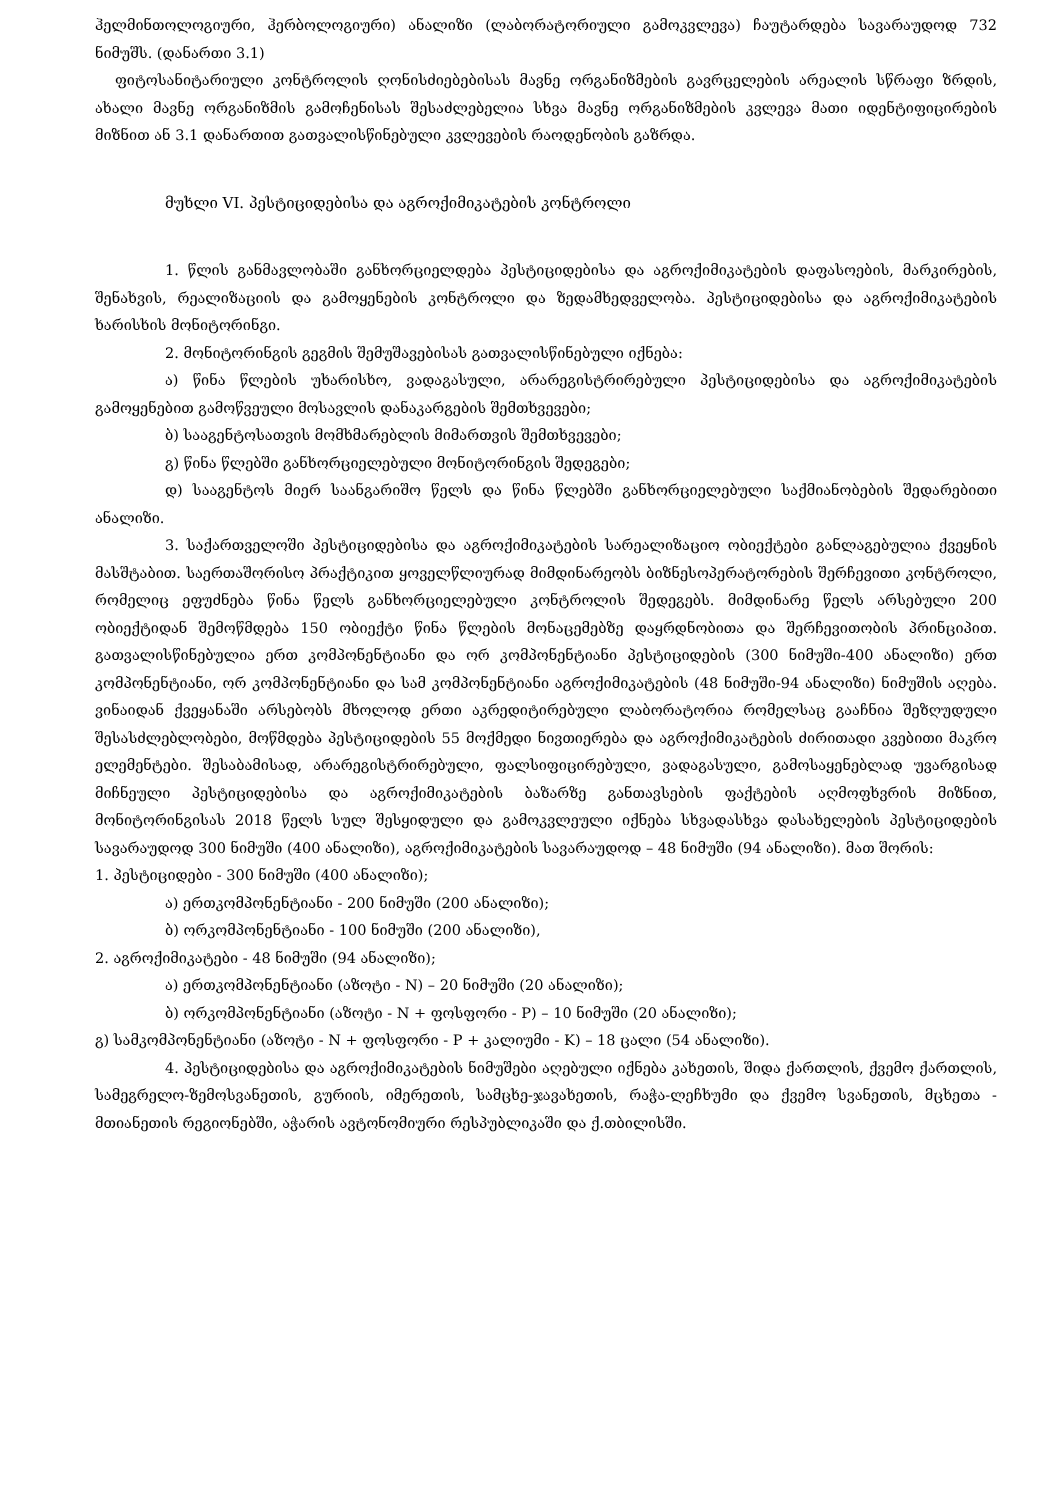ჰელმინთოლოგიური, ჰერბოლოგიური) ანალიზი (ლაბორატორიული გამოკვლევა) ჩაუტარდება სავარაუდოდ 732 ნიმუშს. (დანართი 3.1)
ფიტოსანიტარიული კონტროლის ღონისძიებებისას მავნე ორგანიზმების გავრცელების არეალის სწრაფი ზრდის, ახალი მავნე ორგანიზმის გამოჩენისას შესაძლებელია სხვა მავნე ორგანიზმების კვლევა მათი იდენტიფიცირების მიზნით ან 3.1 დანართით გათვალისწინებული კვლევების რაოდენობის გაზრდა.
მუხლი VI. პესტიციდებისა და აგროქიმიკატების კონტროლი
1. წლის განმავლობაში განხორციელდება პესტიციდებისა და აგროქიმიკატების დაფასოების, მარკირების, შენახვის, რეალიზაციის და გამოყენების კონტროლი და ზედამხედველობა. პესტიციდებისა და აგროქიმიკატების ხარისხის მონიტორინგი.
2. მონიტორინგის გეგმის შემუშავებისას გათვალისწინებული იქნება:
ა) წინა წლების უხარისხო, ვადაგასული, არარეგისტრირებული პესტიციდებისა და აგროქიმიკატების გამოყენებით გამოწვეული მოსავლის დანაკარგების შემთხვევები;
ბ) სააგენტოსათვის მომხმარებლის მიმართვის შემთხვევები;
გ) წინა წლებში განხორციელებული მონიტორინგის შედეგები;
დ) სააგენტოს მიერ საანგარიშო წელს და წინა წლებში განხორციელებული საქმიანობების შედარებითი ანალიზი.
3. საქართველოში პესტიციდებისა და აგროქიმიკატების სარეალიზაციო ობიექტები განლაგებულია ქვეყნის მასშტაბით. საერთაშორისო პრაქტიკით ყოველწლიურად მიმდინარეობს ბიზნესოპერატორების შერჩევითი კონტროლი, რომელიც ეფუძნება წინა წელს განხორციელებული კონტროლის შედეგებს. მიმდინარე წელს არსებული 200 ობიექტიდან შემოწმდება 150 ობიექტი წინა წლების მონაცემებზე დაყრდნობითა და შერჩევითობის პრინციპით. გათვალისწინებულია ერთ კომპონენტიანი და ორ კომპონენტიანი პესტიციდების (300 ნიმუში-400 ანალიზი) ერთ კომპონენტიანი, ორ კომპონენტიანი და სამ კომპონენტიანი აგროქიმიკატების (48 ნიმუში-94 ანალიზი) ნიმუშის აღება. ვინაიდან ქვეყანაში არსებობს მხოლოდ ერთი აკრედიტირებული ლაბორატორია რომელსაც გააჩნია შეზღუდული შესასძლებლობები, მოწმდება პესტიციდების 55 მოქმედი ნივთიერება და აგროქიმიკატების ძირითადი კვებითი მაკრო ელემენტები. შესაბამისად, არარეგისტრირებული, ფალსიფიცირებული, ვადაგასული, გამოსაყენებლად უვარგისად მიჩნეული პესტიციდებისა და აგროქიმიკატების ბაზარზე განთავსების ფაქტების აღმოფხვრის მიზნით, მონიტორინგისას 2018 წელს სულ შესყიდული და გამოკვლეული იქნება სხვადასხვა დასახელების პესტიციდების სავარაუდოდ 300 ნიმუში (400 ანალიზი), აგროქიმიკატების სავარაუდოდ – 48 ნიმუში (94 ანალიზი). მათ შორის:
1. პესტიციდები - 300 ნიმუში (400 ანალიზი);
ა) ერთკომპონენტიანი - 200 ნიმუში (200 ანალიზი);
ბ) ორკომპონენტიანი - 100 ნიმუში (200 ანალიზი),
2. აგროქიმიკატები - 48 ნიმუში (94 ანალიზი);
ა) ერთკომპონენტიანი (აზოტი - N) – 20 ნიმუში (20 ანალიზი);
ბ) ორკომპონენტიანი (აზოტი - N + ფოსფორი - P) – 10 ნიმუში (20 ანალიზი);
გ) სამკომპონენტიანი (აზოტი - N + ფოსფორი - P + კალიუმი - K) – 18 ცალი (54 ანალიზი).
4. პესტიციდებისა და აგროქიმიკატების ნიმუშები აღებული იქნება კახეთის, შიდა ქართლის, ქვემო ქართლის, სამეგრელო-ზემოსვანეთის, გურიის, იმერეთის, სამცხე-ჯავახეთის, რაჭა-ლეჩხუმი და ქვემო სვანეთის, მცხეთა - მთიანეთის რეგიონებში, აჭარის ავტონომიური რესპუბლიკაში და ქ.თბილისში.